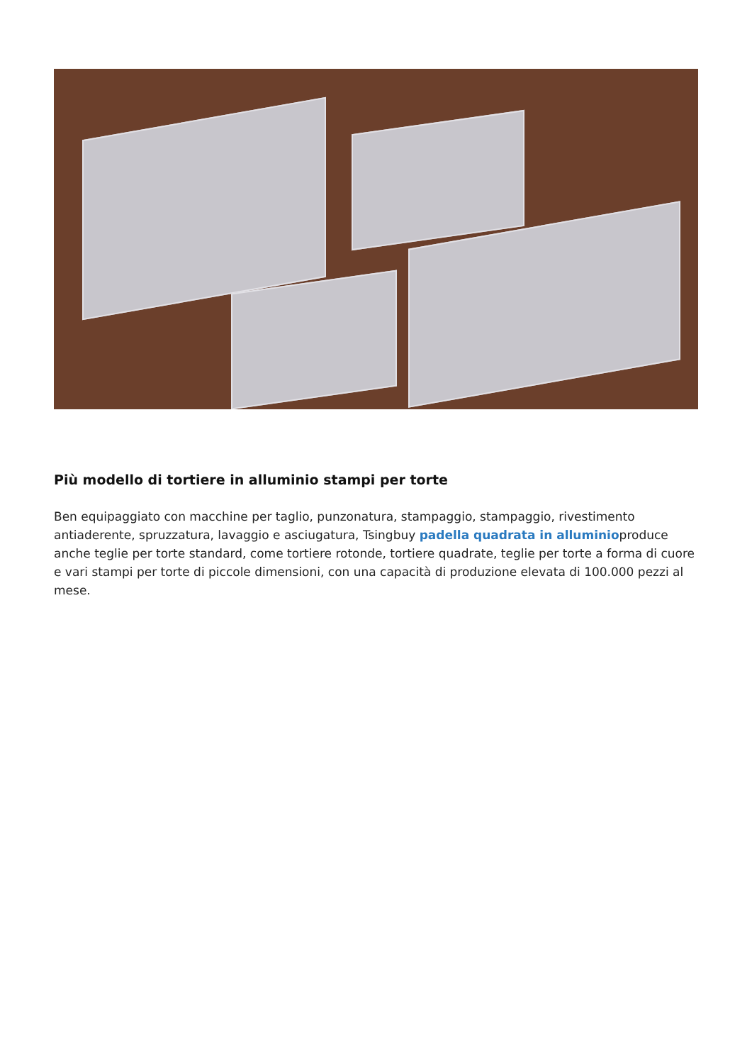Più modello di tortiere in alluminio stampi per torte
Ben equipaggiato con macchine per taglio, punzonatura, stampaggio, stampaggio, rivestimento antiaderente, spruzzatura, lavaggio e asciugatura, Tsingbuy padella quadrata in alluminioproduce anche teglie per torte standard, come tortiere rotonde, tortiere quadrate, teglie per torte a forma di cuore e vari stampi per torte di piccole dimensioni, con una capacità di produzione elevata di 100.000 pezzi al mese.